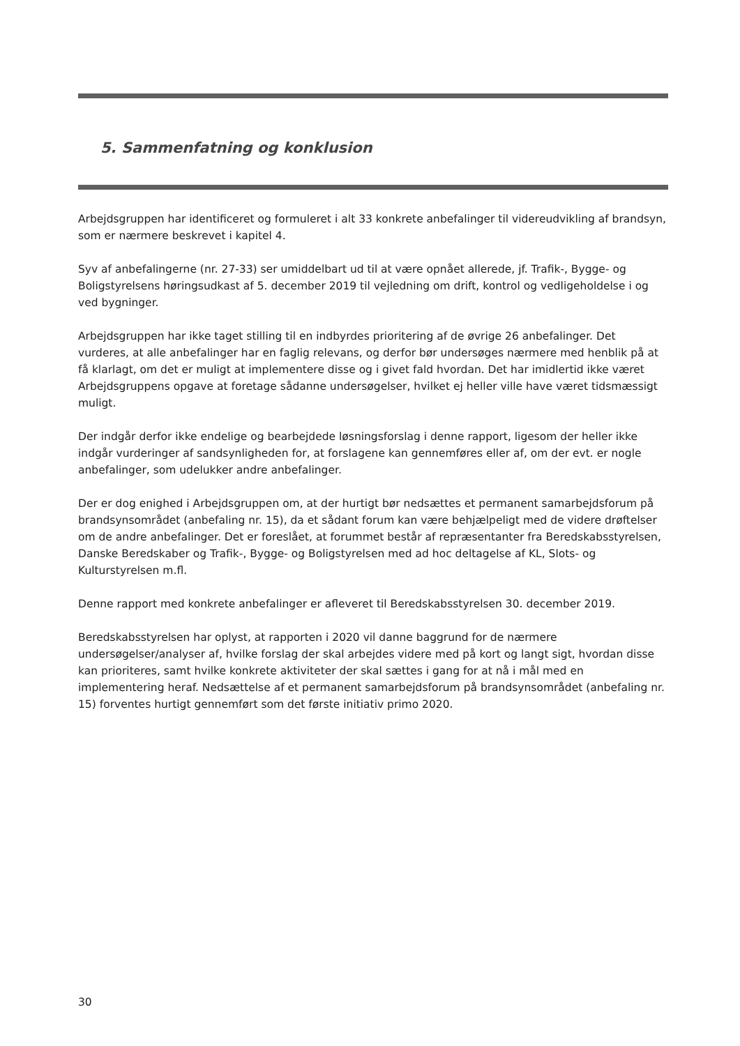5. Sammenfatning og konklusion
Arbejdsgruppen har identificeret og formuleret i alt 33 konkrete anbefalinger til videreudvikling af brandsyn, som er nærmere beskrevet i kapitel 4.
Syv af anbefalingerne (nr. 27-33) ser umiddelbart ud til at være opnået allerede, jf. Trafik-, Bygge- og Boligstyrelsens høringsudkast af 5. december 2019 til vejledning om drift, kontrol og vedligeholdelse i og ved bygninger.
Arbejdsgruppen har ikke taget stilling til en indbyrdes prioritering af de øvrige 26 anbefalinger. Det vurderes, at alle anbefalinger har en faglig relevans, og derfor bør undersøges nærmere med henblik på at få klarlagt, om det er muligt at implementere disse og i givet fald hvordan. Det har imidlertid ikke været Arbejdsgruppens opgave at foretage sådanne undersøgelser, hvilket ej heller ville have været tidsmæssigt muligt.
Der indgår derfor ikke endelige og bearbejdede løsningsforslag i denne rapport, ligesom der heller ikke indgår vurderinger af sandsynligheden for, at forslagene kan gennemføres eller af, om der evt. er nogle anbefalinger, som udelukker andre anbefalinger.
Der er dog enighed i Arbejdsgruppen om, at der hurtigt bør nedsættes et permanent samarbejdsforum på brandsynsområdet (anbefaling nr. 15), da et sådant forum kan være behjælpeligt med de videre drøftelser om de andre anbefalinger. Det er foreslået, at forummet består af repræsentanter fra Beredskabsstyrelsen, Danske Beredskaber og Trafik-, Bygge- og Boligstyrelsen med ad hoc deltagelse af KL, Slots- og Kulturstyrelsen m.fl.
Denne rapport med konkrete anbefalinger er afleveret til Beredskabsstyrelsen 30. december 2019.
Beredskabsstyrelsen har oplyst, at rapporten i 2020 vil danne baggrund for de nærmere undersøgelser/analyser af, hvilke forslag der skal arbejdes videre med på kort og langt sigt, hvordan disse kan prioriteres, samt hvilke konkrete aktiviteter der skal sættes i gang for at nå i mål med en implementering heraf. Nedsættelse af et permanent samarbejdsforum på brandsynsområdet (anbefaling nr. 15) forventes hurtigt gennemført som det første initiativ primo 2020.
30